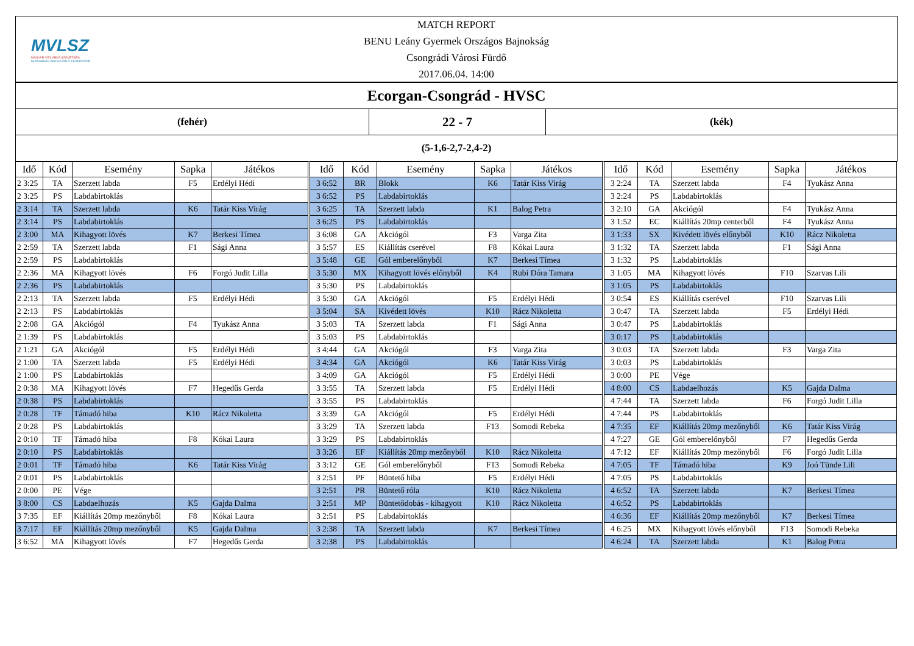MVLSZ
MAGYAR VÍZILABDA SZÖVETSÉG
HUNGARIAN WATER POLO FEDERATION
MATCH REPORT
BENU Leány Gyermek Országos Bajnokság
Csongrádi Városi Fürdő
2017.06.04. 14:00
Ecorgan-Csongrád - HVSC
(fehér)
22 - 7
(kék)
(5-1,6-2,7-2,4-2)
| Idő | Kód | Esemény | Sapka | Játékos |
| --- | --- | --- | --- | --- |
| 2 3:25 | TA | Szerzett labda | F5 | Erdélyi Hédi |
| 2 3:25 | PS | Labdabirtoklás | | |
| 2 3:14 | TA | Szerzett labda | K6 | Tatár Kiss Virág |
| 2 3:14 | PS | Labdabirtoklás | | |
| 2 3:00 | MA | Kihagyott lövés | K7 | Berkesi Tímea |
| 2 2:59 | TA | Szerzett labda | F1 | Sági Anna |
| 2 2:59 | PS | Labdabirtoklás | | |
| 2 2:36 | MA | Kihagyott lövés | F6 | Forgó Judit Lilla |
| 2 2:36 | PS | Labdabirtoklás | | |
| 2 2:13 | TA | Szerzett labda | F5 | Erdélyi Hédi |
| 2 2:13 | PS | Labdabirtoklás | | |
| 2 2:08 | GA | Akciógól | F4 | Tyukász Anna |
| 2 1:39 | PS | Labdabirtoklás | | |
| 2 1:21 | GA | Akciógól | F5 | Erdélyi Hédi |
| 2 1:00 | TA | Szerzett labda | F5 | Erdélyi Hédi |
| 2 1:00 | PS | Labdabirtoklás | | |
| 2 0:38 | MA | Kihagyott lövés | F7 | Hegedűs Gerda |
| 2 0:38 | PS | Labdabirtoklás | | |
| 2 0:28 | TF | Támadó hiba | K10 | Rácz Nikoletta |
| 2 0:28 | PS | Labdabirtoklás | | |
| 2 0:10 | TF | Támadó hiba | F8 | Kókai Laura |
| 2 0:10 | PS | Labdabirtoklás | | |
| 2 0:01 | TF | Támadó hiba | K6 | Tatár Kiss Virág |
| 2 0:01 | PS | Labdabirtoklás | | |
| 2 0:00 | PE | Vége | | |
| 3 8:00 | CS | Labdaelhozás | K5 | Gajda Dalma |
| 3 7:35 | EF | Kiállítás 20mp mezőnyből | F8 | Kókai Laura |
| 3 7:17 | EF | Kiállítás 20mp mezőnyből | K5 | Gajda Dalma |
| 3 6:52 | MA | Kihagyott lövés | F7 | Hegedűs Gerda |
| Idő | Kód | Esemény | Sapka | Játékos |
| --- | --- | --- | --- | --- |
| 3 6:52 | BR | Blokk | K6 | Tatár Kiss Virág |
| 3 6:52 | PS | Labdabirtoklás | | |
| 3 6:25 | TA | Szerzett labda | K1 | Balog Petra |
| 3 6:25 | PS | Labdabirtoklás | | |
| 3 6:08 | GA | Akciógól | F3 | Varga Zita |
| 3 5:57 | ES | Kiállítás cserével | F8 | Kókai Laura |
| 3 5:48 | GE | Gól emberelőnyből | K7 | Berkesi Tímea |
| 3 5:30 | MX | Kihagyott lövés előnyből | K4 | Rubi Dóra Tamara |
| 3 5:30 | PS | Labdabirtoklás | | |
| 3 5:30 | GA | Akciógól | F5 | Erdélyi Hédi |
| 3 5:04 | SA | Kivédett lövés | K10 | Rácz Nikoletta |
| 3 5:03 | TA | Szerzett labda | F1 | Sági Anna |
| 3 5:03 | PS | Labdabirtoklás | | |
| 3 4:44 | GA | Akciógól | F3 | Varga Zita |
| 3 4:34 | GA | Akciógól | K6 | Tatár Kiss Virág |
| 3 4:09 | GA | Akciógól | F5 | Erdélyi Hédi |
| 3 3:55 | TA | Szerzett labda | F5 | Erdélyi Hédi |
| 3 3:55 | PS | Labdabirtoklás | | |
| 3 3:39 | GA | Akciógól | F5 | Erdélyi Hédi |
| 3 3:29 | TA | Szerzett labda | F13 | Somodi Rebeka |
| 3 3:29 | PS | Labdabirtoklás | | |
| 3 3:26 | EF | Kiállítás 20mp mezőnyből | K10 | Rácz Nikoletta |
| 3 3:12 | GE | Gól emberelőnyből | F13 | Somodi Rebeka |
| 3 2:51 | PF | Büntető hiba | F5 | Erdélyi Hédi |
| 3 2:51 | PR | Büntető róla | K10 | Rácz Nikoletta |
| 3 2:51 | MP | Büntetődobás - kihagyott | K10 | Rácz Nikoletta |
| 3 2:51 | PS | Labdabirtoklás | | |
| 3 2:38 | TA | Szerzett labda | K7 | Berkesi Tímea |
| 3 2:38 | PS | Labdabirtoklás | | |
| Idő | Kód | Esemény | Sapka | Játékos |
| --- | --- | --- | --- | --- |
| 3 2:24 | TA | Szerzett labda | F4 | Tyukász Anna |
| 3 2:24 | PS | Labdabirtoklás | | |
| 3 2:10 | GA | Akciógól | F4 | Tyukász Anna |
| 3 1:52 | EC | Kiállítás 20mp centerből | F4 | Tyukász Anna |
| 3 1:33 | SX | Kivédett lövés előnyből | K10 | Rácz Nikoletta |
| 3 1:32 | TA | Szerzett labda | F1 | Sági Anna |
| 3 1:32 | PS | Labdabirtoklás | | |
| 3 1:05 | MA | Kihagyott lövés | F10 | Szarvas Lili |
| 3 1:05 | PS | Labdabirtoklás | | |
| 3 0:54 | ES | Kiállítás cserével | F10 | Szarvas Lili |
| 3 0:47 | TA | Szerzett labda | F5 | Erdélyi Hédi |
| 3 0:47 | PS | Labdabirtoklás | | |
| 3 0:17 | PS | Labdabirtoklás | | |
| 3 0:03 | TA | Szerzett labda | F3 | Varga Zita |
| 3 0:03 | PS | Labdabirtoklás | | |
| 3 0:00 | PE | Vége | | |
| 4 8:00 | CS | Labdaelhozás | K5 | Gajda Dalma |
| 4 7:44 | TA | Szerzett labda | F6 | Forgó Judit Lilla |
| 4 7:44 | PS | Labdabirtoklás | | |
| 4 7:35 | EF | Kiállítás 20mp mezőnyből | K6 | Tatár Kiss Virág |
| 4 7:27 | GE | Gól emberelőnyből | F7 | Hegedűs Gerda |
| 4 7:12 | EF | Kiállítás 20mp mezőnyből | F6 | Forgó Judit Lilla |
| 4 7:05 | TF | Támadó hiba | K9 | Joó Tünde Lili |
| 4 7:05 | PS | Labdabirtoklás | | |
| 4 6:52 | TA | Szerzett labda | K7 | Berkesi Tímea |
| 4 6:52 | PS | Labdabirtoklás | | |
| 4 6:36 | EF | Kiállítás 20mp mezőnyből | K7 | Berkesi Tímea |
| 4 6:25 | MX | Kihagyott lövés előnyből | F13 | Somodi Rebeka |
| 4 6:24 | TA | Szerzett labda | K1 | Balog Petra |